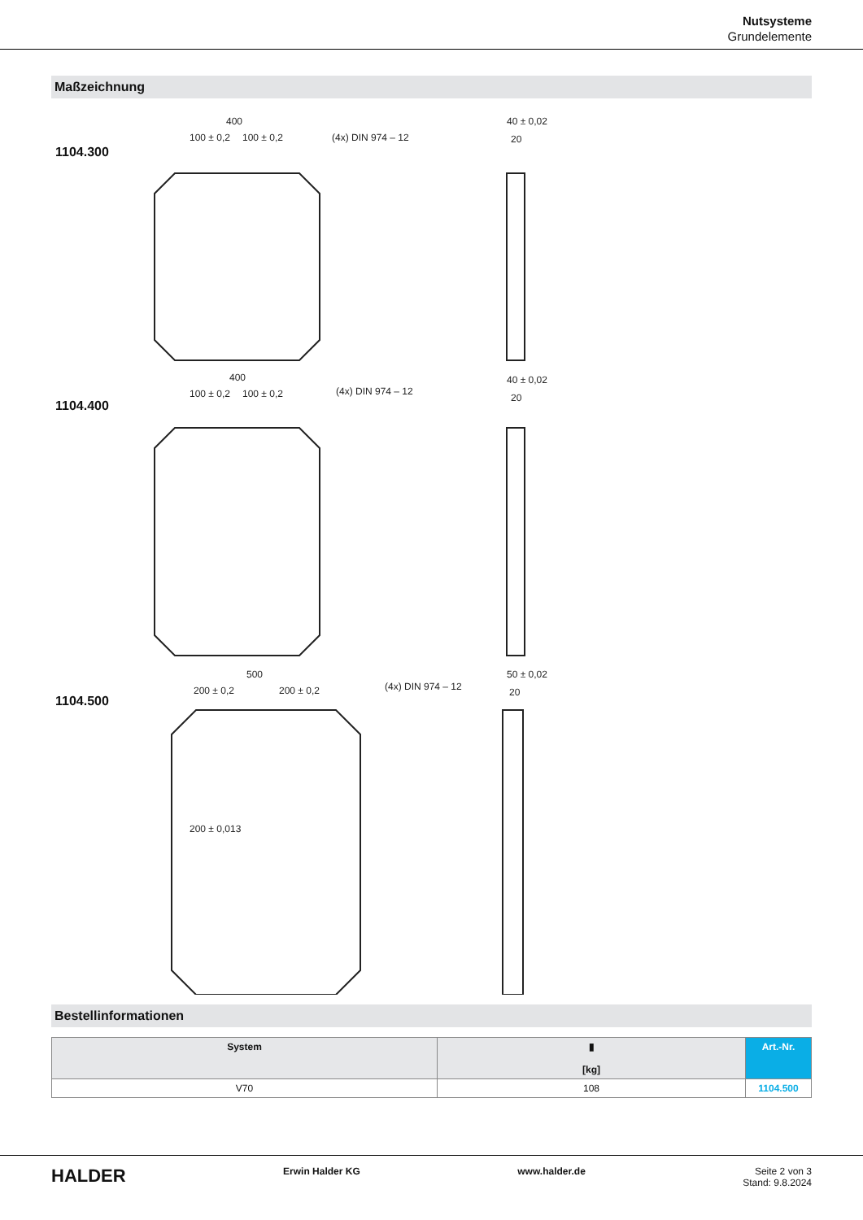Nutsysteme
Grundelemente
Maßzeichnung
1104.300
1104.400
1104.500
400
100 ± 0,2
100 ± 0,2
(4x) DIN 974 – 12
40 ± 0,02
20
400
100 ± 0,2
100 ± 0,2
(4x) DIN 974 – 12
40 ± 0,02
20
500
200 ± 0,2
200 ± 0,2
(4x) DIN 974 – 12
50 ± 0,02
20
200 ± 0,013
Bestellinformationen
| System | ▮ [kg] | Art.-Nr. |
| --- | --- | --- |
| V70 | 108 | 1104.500 |
HALDER Erwin Halder KG www.halder.de Seite 2 von 3
Stand: 9.8.2024